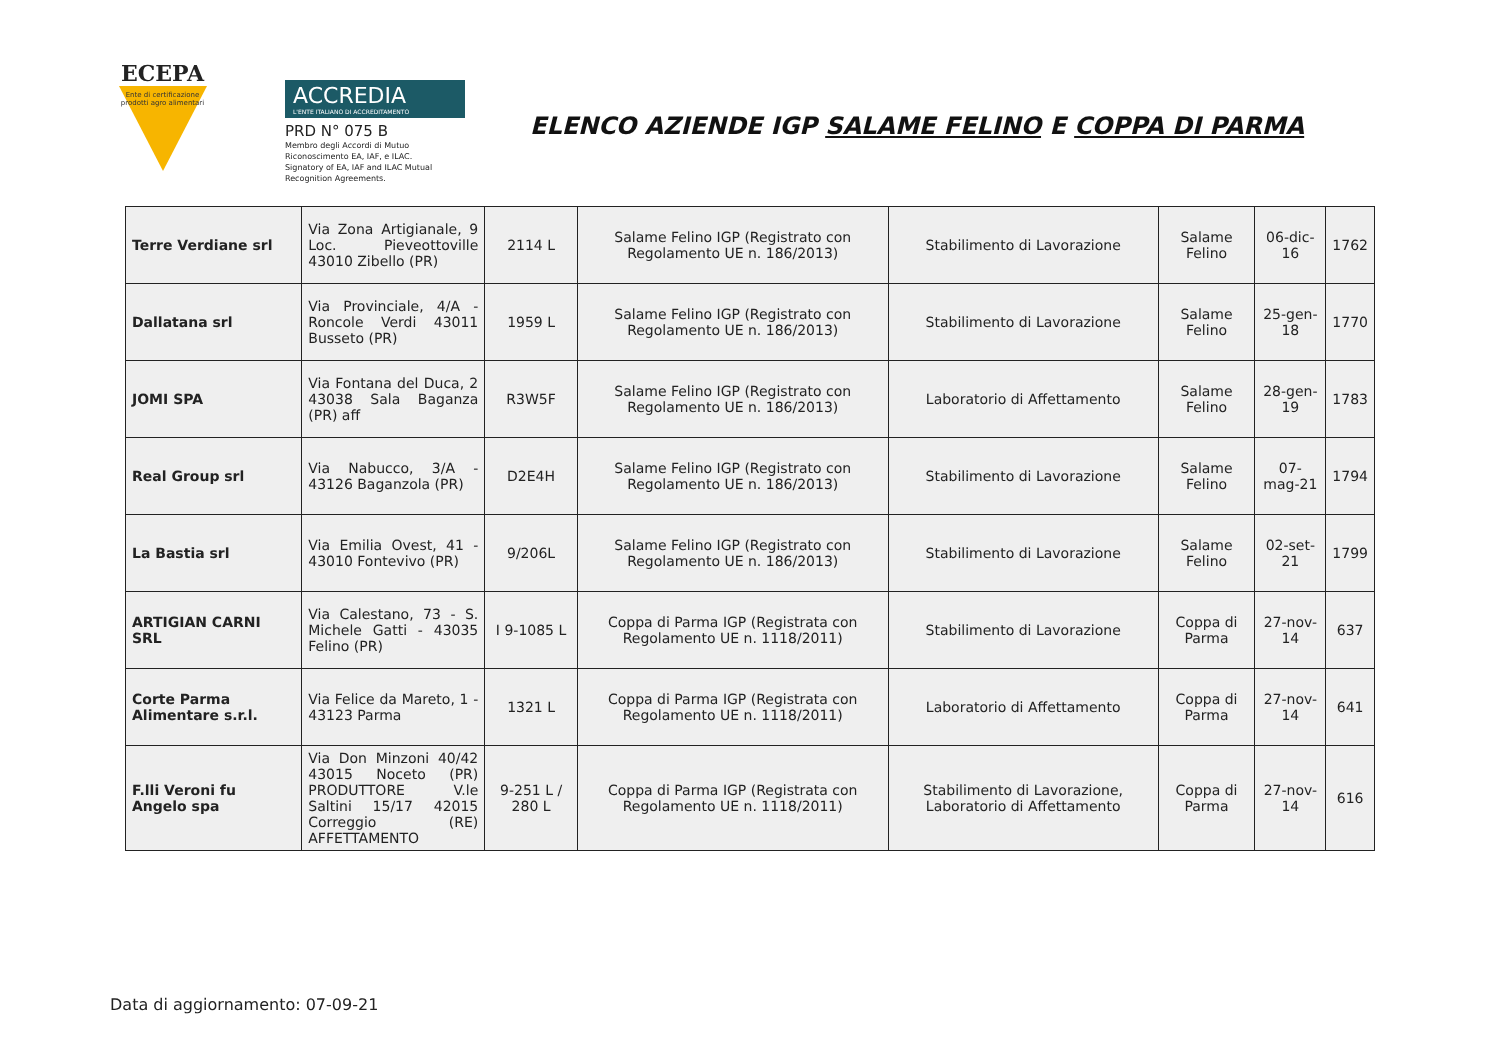ECEPA
Ente di certificazione prodotti agro alimentari
ACCREDIA
L'ENTE ITALIANO DI ACCREDITAMENTO
PRD N° 075 B
Membro degli Accordi di Mutuo Riconoscimento EA, IAF, e ILAC.
Signatory of EA, IAF and ILAC Mutual Recognition Agreements.
ELENCO AZIENDE IGP SALAME FELINO E COPPA DI PARMA
| Terre Verdiane srl | Via Zona Artigianale, 9 Loc. Pieveottoville 43010 Zibello (PR) | 2114 L | Salame Felino IGP (Registrato con Regolamento UE n. 186/2013) | Stabilimento di Lavorazione | Salame Felino | 06-dic-16 | 1762 |
| Dallatana srl | Via Provinciale, 4/A - Roncole Verdi 43011 Busseto (PR) | 1959 L | Salame Felino IGP (Registrato con Regolamento UE n. 186/2013) | Stabilimento di Lavorazione | Salame Felino | 25-gen-18 | 1770 |
| JOMI SPA | Via Fontana del Duca, 2 43038 Sala Baganza (PR) aff | R3W5F | Salame Felino IGP (Registrato con Regolamento UE n. 186/2013) | Laboratorio di Affettamento | Salame Felino | 28-gen-19 | 1783 |
| Real Group srl | Via Nabucco, 3/A - 43126 Baganzola (PR) | D2E4H | Salame Felino IGP (Registrato con Regolamento UE n. 186/2013) | Stabilimento di Lavorazione | Salame Felino | 07-mag-21 | 1794 |
| La Bastia srl | Via Emilia Ovest, 41 - 43010 Fontevivo (PR) | 9/206L | Salame Felino IGP (Registrato con Regolamento UE n. 186/2013) | Stabilimento di Lavorazione | Salame Felino | 02-set-21 | 1799 |
| ARTIGIAN CARNI SRL | Via Calestano, 73 - S. Michele Gatti - 43035 Felino (PR) | I 9-1085 L | Coppa di Parma IGP (Registrata con Regolamento UE n. 1118/2011) | Stabilimento di Lavorazione | Coppa di Parma | 27-nov-14 | 637 |
| Corte Parma Alimentare s.r.l. | Via Felice da Mareto, 1 - 43123 Parma | 1321 L | Coppa di Parma IGP (Registrata con Regolamento UE n. 1118/2011) | Laboratorio di Affettamento | Coppa di Parma | 27-nov-14 | 641 |
| F.lli Veroni fu Angelo spa | Via Don Minzoni 40/42 43015 Noceto (PR) PRODUTTORE V.le Saltini 15/17 42015 Correggio (RE) AFFETTAMENTO | 9-251 L / 280 L | Coppa di Parma IGP (Registrata con Regolamento UE n. 1118/2011) | Stabilimento di Lavorazione, Laboratorio di Affettamento | Coppa di Parma | 27-nov-14 | 616 |
Data di aggiornamento: 07-09-21